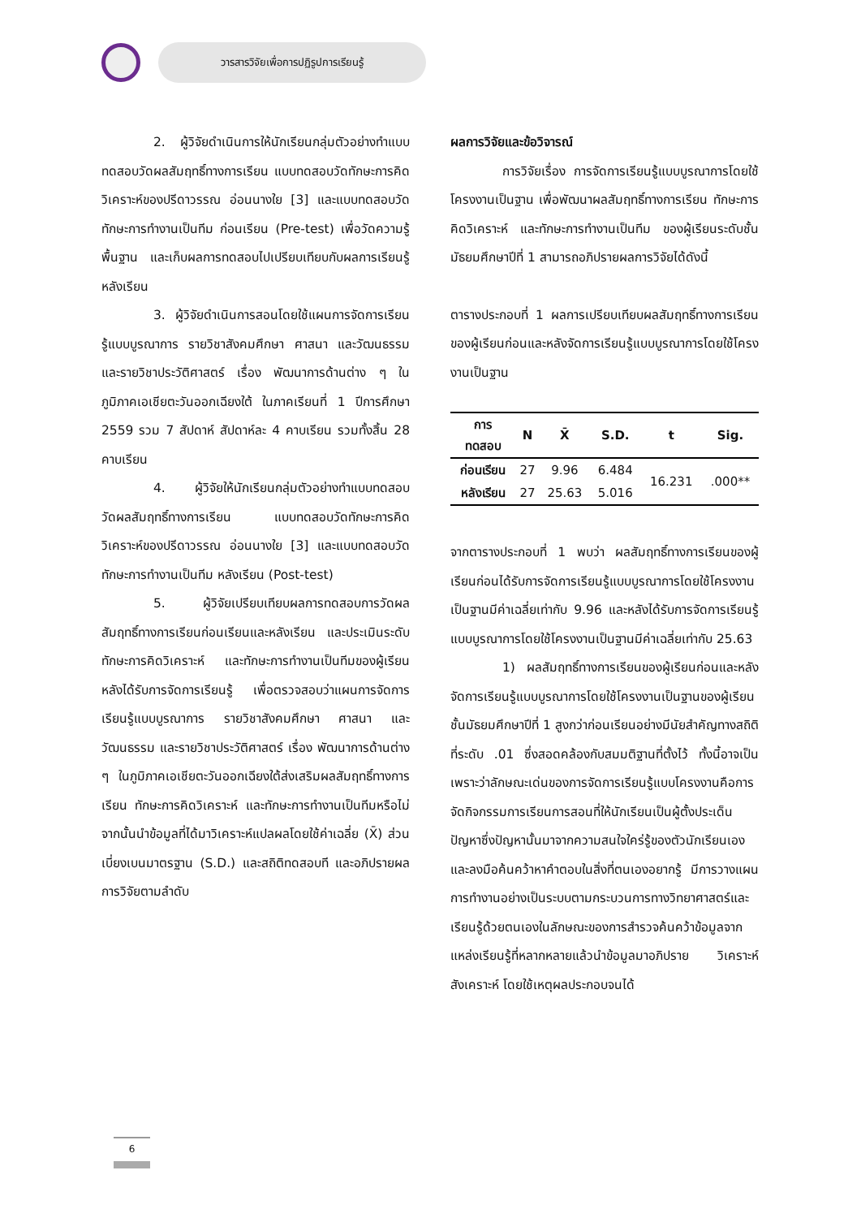วารสารวิจัยเพื่อการปฏิรูปการเรียนรู้
2. ผู้วิจัยดำเนินการให้นักเรียนกลุ่มตัวอย่างทำแบบทดสอบวัดผลสัมฤทธิ์ทางการเรียน แบบทดสอบวัดทักษะการคิดวิเคราะห์ของปรีดาวรรณ อ่อนนางใย [3] และแบบทดสอบวัดทักษะการทำงานเป็นทีม ก่อนเรียน (Pre-test) เพื่อวัดความรู้พื้นฐาน และเก็บผลการทดสอบไปเปรียบเทียบกับผลการเรียนรู้หลังเรียน
3. ผู้วิจัยดำเนินการสอนโดยใช้แผนการจัดการเรียนรู้แบบบูรณาการ รายวิชาสังคมศึกษา ศาสนา และวัฒนธรรม และรายวิชาประวัติศาสตร์ เรื่อง พัฒนาการด้านต่าง ๆ ในภูมิภาคเอเชียตะวันออกเฉียงใต้ ในภาคเรียนที่ 1 ปีการศึกษา 2559 รวม 7 สัปดาห์ สัปดาห์ละ 4 คาบเรียน รวมทั้งสิ้น 28 คาบเรียน
4. ผู้วิจัยให้นักเรียนกลุ่มตัวอย่างทำแบบทดสอบวัดผลสัมฤทธิ์ทางการเรียน แบบทดสอบวัดทักษะการคิดวิเคราะห์ของปรีดาวรรณ อ่อนนางใย [3] และแบบทดสอบวัดทักษะการทำงานเป็นทีม หลังเรียน (Post-test)
5. ผู้วิจัยเปรียบเทียบผลการทดสอบการวัดผลสัมฤทธิ์ทางการเรียนก่อนเรียนและหลังเรียน และประเมินระดับทักษะการคิดวิเคราะห์ และทักษะการทำงานเป็นทีมของผู้เรียนหลังได้รับการจัดการเรียนรู้ เพื่อตรวจสอบว่าแผนการจัดการเรียนรู้แบบบูรณาการ รายวิชาสังคมศึกษา ศาสนา และวัฒนธรรม และรายวิชาประวัติศาสตร์ เรื่อง พัฒนาการด้านต่าง ๆ ในภูมิภาคเอเชียตะวันออกเฉียงใต้ส่งเสริมผลสัมฤทธิ์ทางการเรียน ทักษะการคิดวิเคราะห์ และทักษะการทำงานเป็นทีมหรือไม่ จากนั้นนำข้อมูลที่ได้มาวิเคราะห์แปลผลโดยใช้ค่าเฉลี่ย (X̄) ส่วนเบี่ยงเบนมาตรฐาน (S.D.) และสถิติทดสอบที และอภิปรายผลการวิจัยตามลำดับ
ผลการวิจัยและข้อวิจารณ์
การวิจัยเรื่อง การจัดการเรียนรู้แบบบูรณาการโดยใช้โครงงานเป็นฐาน เพื่อพัฒนาผลสัมฤทธิ์ทางการเรียน ทักษะการคิดวิเคราะห์ และทักษะการทำงานเป็นทีม ของผู้เรียนระดับชั้นมัธยมศึกษาปีที่ 1 สามารถอภิปรายผลการวิจัยได้ดังนี้
ตารางประกอบที่ 1 ผลการเปรียบเทียบผลสัมฤทธิ์ทางการเรียนของผู้เรียนก่อนและหลังจัดการเรียนรู้แบบบูรณาการโดยใช้โครงงานเป็นฐาน
| การ ทดสอบ | N | X̄ | S.D. | t | Sig. |
| --- | --- | --- | --- | --- | --- |
| ก่อนเรียน | 27 | 9.96 | 6.484 | 16.231 | .000** |
| หลังเรียน | 27 | 25.63 | 5.016 | | |
จากตารางประกอบที่ 1 พบว่า ผลสัมฤทธิ์ทางการเรียนของผู้เรียนก่อนได้รับการจัดการเรียนรู้แบบบูรณาการโดยใช้โครงงานเป็นฐานมีค่าเฉลี่ยเท่ากับ 9.96 และหลังได้รับการจัดการเรียนรู้แบบบูรณาการโดยใช้โครงงานเป็นฐานมีค่าเฉลี่ยเท่ากับ 25.63
1) ผลสัมฤทธิ์ทางการเรียนของผู้เรียนก่อนและหลังจัดการเรียนรู้แบบบูรณาการโดยใช้โครงงานเป็นฐานของผู้เรียนชั้นมัธยมศึกษาปีที่ 1 สูงกว่าก่อนเรียนอย่างมีนัยสำคัญทางสถิติที่ระดับ .01 ซึ่งสอดคล้องกับสมมติฐานที่ตั้งไว้ ทั้งนี้อาจเป็นเพราะว่าลักษณะเด่นของการจัดการเรียนรู้แบบโครงงานคือการจัดกิจกรรมการเรียนการสอนที่ให้นักเรียนเป็นผู้ตั้งประเด็นปัญหาซึ่งปัญหานั้นมาจากความสนใจใคร่รู้ของตัวนักเรียนเองและลงมือค้นคว้าหาคำตอบในสิ่งที่ตนเองอยากรู้ มีการวางแผนการทำงานอย่างเป็นระบบตามกระบวนการทางวิทยาศาสตร์และเรียนรู้ด้วยตนเองในลักษณะของการสำรวจค้นคว้าข้อมูลจากแหล่งเรียนรู้ที่หลากหลายแล้วนำข้อมูลมาอภิปราย วิเคราะห์ สังเคราะห์ โดยใช้เหตุผลประกอบจนได้
6